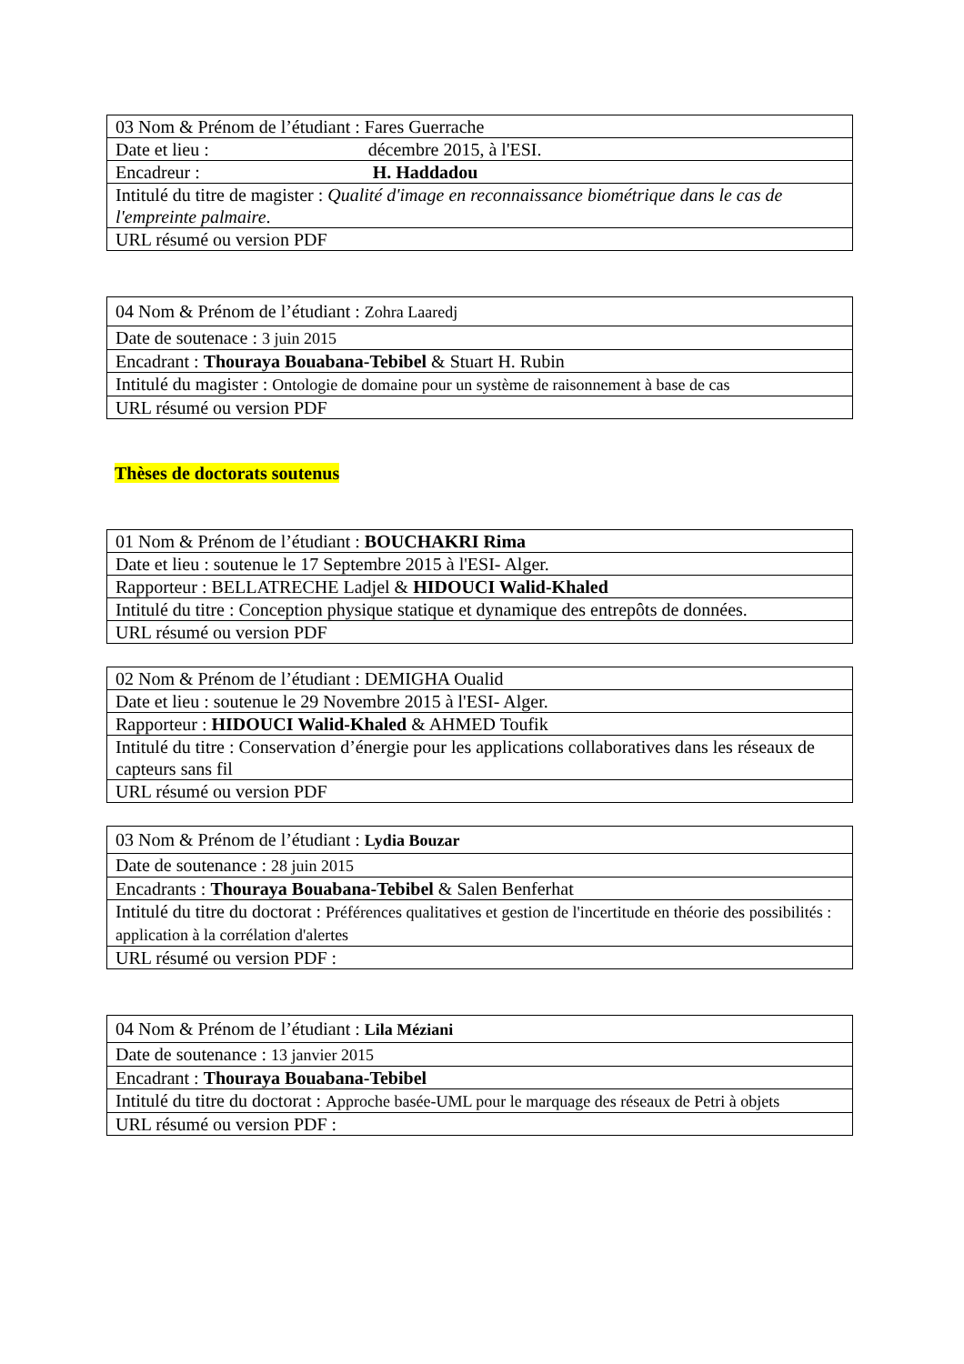| 03 Nom & Prénom de l’étudiant : Fares Guerrache |
| Date et lieu : décembre 2015, à l'ESI. |
| Encadreur : H. Haddadou |
| Intitulé du titre de magister : Qualité d'image en reconnaissance biométrique dans le cas de l'empreinte palmaire . |
| URL résumé ou version PDF |
| 04 Nom & Prénom de l’étudiant : Zohra Laaredj |
| Date de soutenace : 3 juin 2015 |
| Encadrant : Thouraya Bouabana-Tebibel & Stuart H. Rubin |
| Intitulé du magister : Ontologie de domaine pour un système de raisonnement à base de cas |
| URL résumé ou version PDF |
Thèses de doctorats soutenus
| 01 Nom & Prénom de l’étudiant : BOUCHAKRI Rima |
| Date et lieu : soutenue le 17 Septembre 2015 à l'ESI- Alger. |
| Rapporteur : BELLATRECHE Ladjel & HIDOUCI Walid-Khaled |
| Intitulé du titre : Conception physique statique et dynamique des entrepôts de données. |
| URL résumé ou version PDF |
| 02 Nom & Prénom de l’étudiant : DEMIGHA Oualid |
| Date et lieu : soutenue le 29 Novembre 2015 à l'ESI- Alger. |
| Rapporteur : HIDOUCI Walid-Khaled & AHMED Toufik |
| Intitulé du titre : Conservation d’énergie pour les applications collaboratives dans les réseaux de capteurs sans fil |
| URL résumé ou version PDF |
| 03 Nom & Prénom de l’étudiant : Lydia Bouzar |
| Date de soutenance : 28 juin 2015 |
| Encadrants : Thouraya Bouabana-Tebibel & Salen Benferhat |
| Intitulé du titre du doctorat : Préférences qualitatives et gestion de l'incertitude en théorie des possibilités : application à la corrélation d'alertes |
| URL résumé ou version PDF : |
| 04 Nom & Prénom de l’étudiant : Lila Méziani |
| Date de soutenance : 13 janvier 2015 |
| Encadrant : Thouraya Bouabana-Tebibel |
| Intitulé du titre du doctorat : Approche basée-UML pour le marquage des réseaux de Petri à objets |
| URL résumé ou version PDF : |